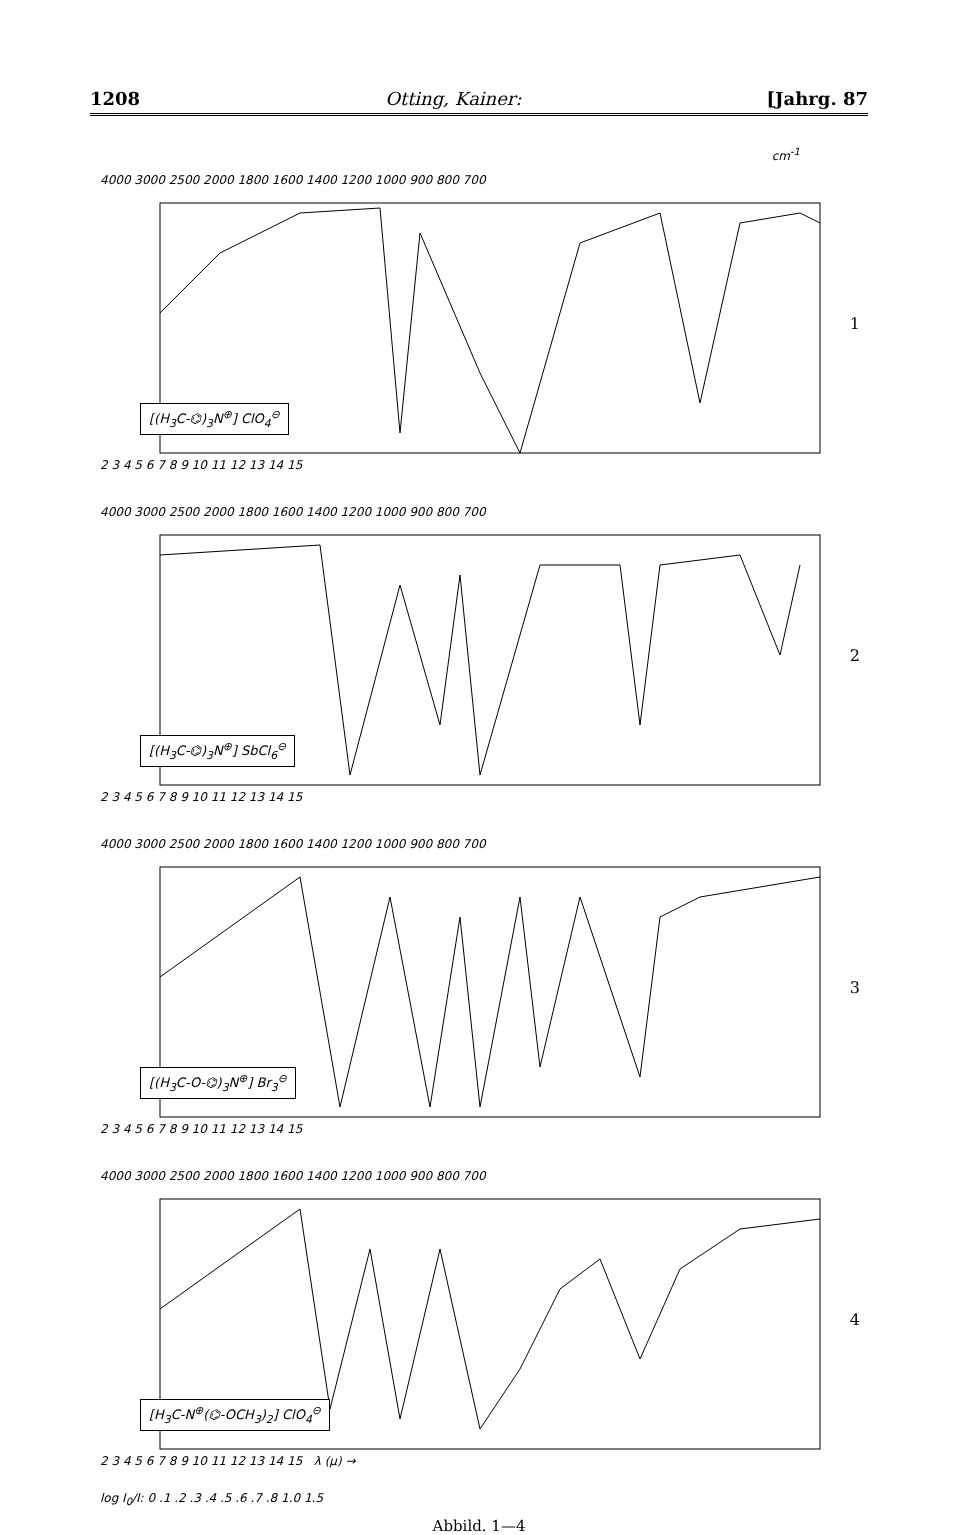1208 Otting, Kainer: [Jahrg. 87
cm<sup>-1</sup>
4000 3000 2500 2000 1800 1600 1400 1200 1000 900 800 700
[(H<sub>3</sub>C-⌬)<sub>3</sub>N<sup>⊕</sup>] ClO<sub>4</sub><sup>⊖</sup>
2 3 4 5 6 7 8 9 10 11 12 13 14 15
1
4000 3000 2500 2000 1800 1600 1400 1200 1000 900 800 700
[(H<sub>3</sub>C-⌬)<sub>3</sub>N<sup>⊕</sup>] SbCl<sub>6</sub><sup>⊖</sup>
2 3 4 5 6 7 8 9 10 11 12 13 14 15
2
4000 3000 2500 2000 1800 1600 1400 1200 1000 900 800 700
[(H<sub>3</sub>C-O-⌬)<sub>3</sub>N<sup>⊕</sup>] Br<sub>3</sub><sup>⊖</sup>
2 3 4 5 6 7 8 9 10 11 12 13 14 15
3
4000 3000 2500 2000 1800 1600 1400 1200 1000 900 800 700
[H<sub>3</sub>C-N<sup>⊕</sup>(⌬-OCH<sub>3</sub>)<sub>2</sub>] ClO<sub>4</sub><sup>⊖</sup>
2 3 4 5 6 7 8 9 10 11 12 13 14 15 λ (μ) →
4
log I<sub>0</sub>/I: 0 .1 .2 .3 .4 .5 .6 .7 .8 1.0 1.5
Abbild. 1—4